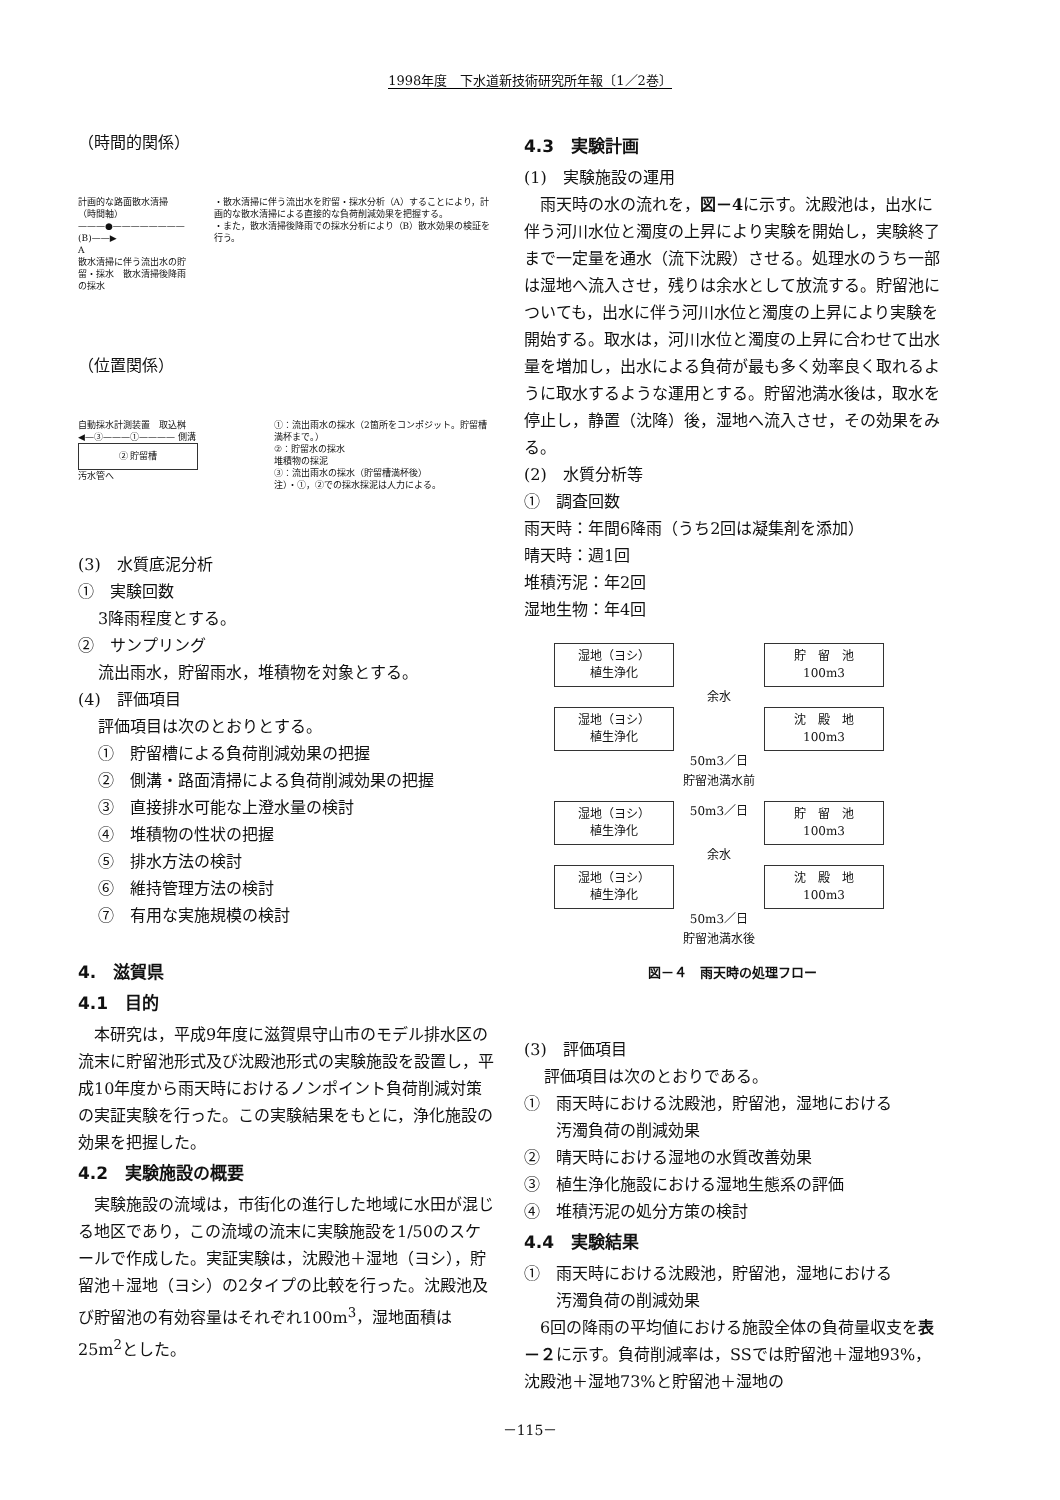1998年度　下水道新技術研究所年報〔1／2巻〕
（時間的関係）
計画的な路面散水清掃　　　（時間軸）
———●————————(B)——▶
A
散水清掃に伴う流出水の貯留・採水　散水清掃後降雨の採水
・散水清掃に伴う流出水を貯留・採水分析（A）することにより，計画的な散水清掃による直接的な負荷削減効果を把握する。
・また，散水清掃後降雨での採水分析により（B）散水効果の検証を行う。
（位置関係）
自動採水計測装置　取込桝
◀—③———①———— 側溝
② 貯留槽
汚水管へ
①：流出雨水の採水（2箇所をコンポジット。貯留槽満杯まで。）
②：貯留水の採水
堆積物の採泥
③：流出雨水の採水（貯留槽満杯後）
注）・①，②での採水採泥は人力による。
(3)　水質底泥分析
①　実験回数
3降雨程度とする。
②　サンプリング
流出雨水，貯留雨水，堆積物を対象とする。
(4)　評価項目
評価項目は次のとおりとする。
①　貯留槽による負荷削減効果の把握
②　側溝・路面清掃による負荷削減効果の把握
③　直接排水可能な上澄水量の検討
④　堆積物の性状の把握
⑤　排水方法の検討
⑥　維持管理方法の検討
⑦　有用な実施規模の検討
4.　滋賀県
4.1　目的
　本研究は，平成9年度に滋賀県守山市のモデル排水区の流末に貯留池形式及び沈殿池形式の実験施設を設置し，平成10年度から雨天時におけるノンポイント負荷削減対策の実証実験を行った。この実験結果をもとに，浄化施設の効果を把握した。
4.2　実験施設の概要
　実験施設の流域は，市街化の進行した地域に水田が混じる地区であり，この流域の流末に実験施設を1/50のスケールで作成した。実証実験は，沈殿池＋湿地（ヨシ），貯留池＋湿地（ヨシ）の2タイプの比較を行った。沈殿池及び貯留池の有効容量はそれぞれ100m<sup>3</sup>，湿地面積は25m<sup>2</sup>とした。
4.3　実験計画
(1)　実験施設の運用
　雨天時の水の流れを，図－4に示す。沈殿池は，出水に伴う河川水位と濁度の上昇により実験を開始し，実験終了まで一定量を通水（流下沈殿）させる。処理水のうち一部は湿地へ流入させ，残りは余水として放流する。貯留池についても，出水に伴う河川水位と濁度の上昇により実験を開始する。取水は，河川水位と濁度の上昇に合わせて出水量を増加し，出水による負荷が最も多く効率良く取れるように取水するような運用とする。貯留池満水後は，取水を停止し，静置（沈降）後，湿地へ流入させ，その効果をみる。
(2)　水質分析等
①　調査回数
雨天時：年間6降雨（うち2回は凝集剤を添加）
晴天時：週1回
堆積汚泥：年2回
湿地生物：年4回
湿地（ヨシ）
植生浄化 貯　留　池
100m3
余水
湿地（ヨシ）
植生浄化 沈　殿　地
100m3
50m3／日
貯留池満水前
湿地（ヨシ）
植生浄化 50m3／日 貯　留　池
100m3
余水
湿地（ヨシ）
植生浄化 沈　殿　地
100m3
50m3／日
貯留池満水後
図－４　雨天時の処理フロー
(3)　評価項目
評価項目は次のとおりである。
①　雨天時における沈殿池，貯留池，湿地における
　　汚濁負荷の削減効果
②　晴天時における湿地の水質改善効果
③　植生浄化施設における湿地生態系の評価
④　堆積汚泥の処分方策の検討
4.4　実験結果
①　雨天時における沈殿池，貯留池，湿地における
　　汚濁負荷の削減効果
　6回の降雨の平均値における施設全体の負荷量収支を表－２に示す。負荷削減率は，SSでは貯留池＋湿地93%，沈殿池＋湿地73%と貯留池＋湿地の
－115－